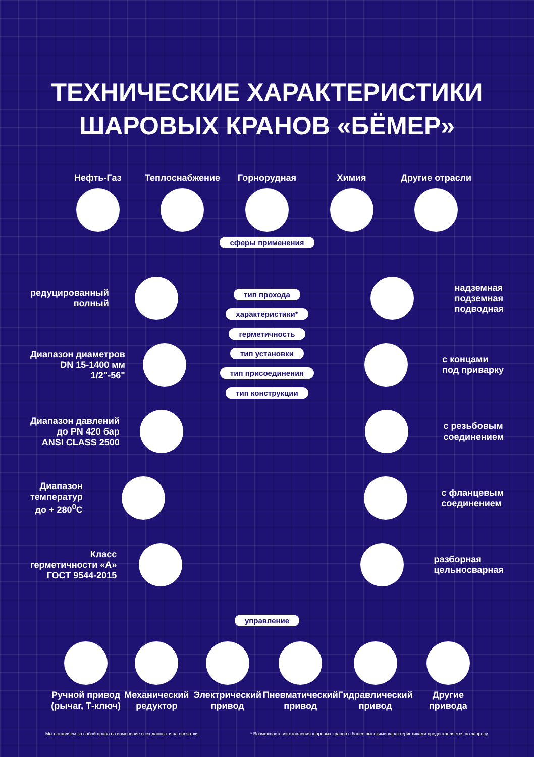ТЕХНИЧЕСКИЕ ХАРАКТЕРИСТИКИ
ШАРОВЫХ КРАНОВ «БЁМЕР»
Нефть-Газ Теплоснабжение Горнорудная Химия Другие отрасли
сферы применения
редуцированный
полный
Диапазон диаметров
DN 15-1400 мм
1/2"-56"
Диапазон давлений
до PN 420 бар
ANSI CLASS 2500
Диапазон
температур
до + 280<sup>0</sup>С
Класс
герметичности «А»
ГОСТ 9544-2015
тип прохода
характеристики*
герметичность
тип установки
тип присоединения
тип конструкции
надземная
подземная
подводная
с концами
под приварку
с резьбовым
соединением
с фланцевым
соединением
разборная
цельносварная
управление
Ручной привод
(рычаг, Т-ключ)
Механический
редуктор
Электрический
привод
Пневматический
привод
Гидравлический
привод
Другие
привода
Мы оставляем за собой право на изменение всех данных и на опечатки. * Возможность изготовления шаровых кранов с более высокими характеристиками предоставляется по запросу.